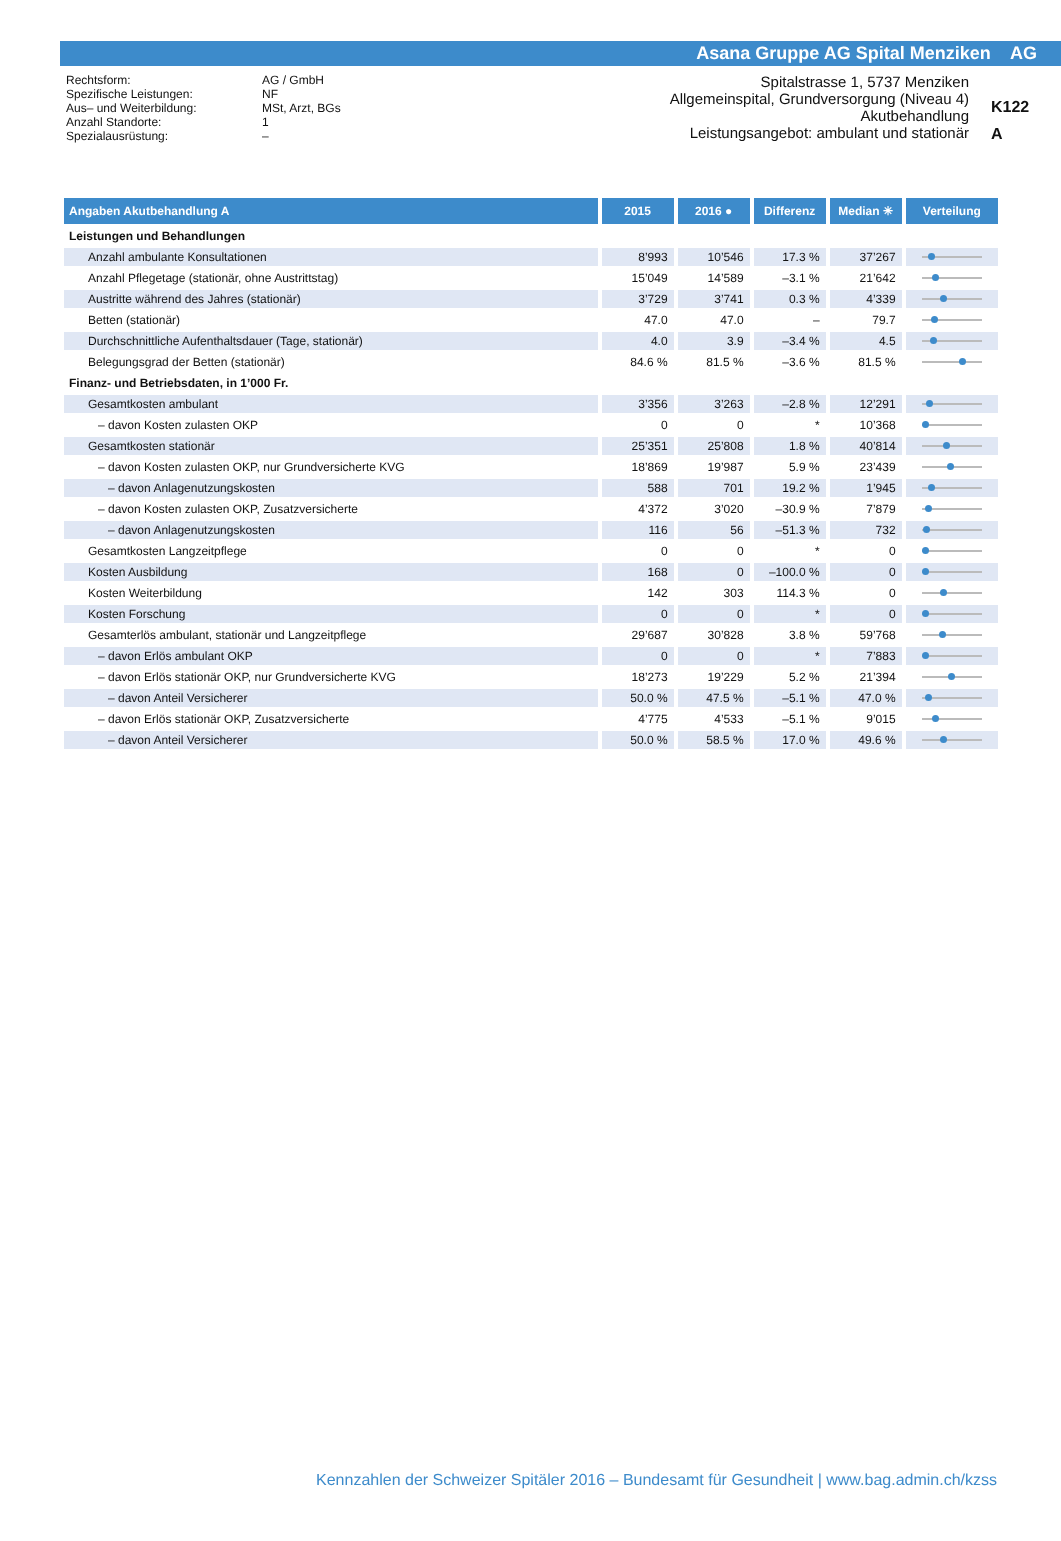Asana Gruppe AG Spital Menziken AG
Rechtsform:
Spezifische Leistungen:
Aus– und Weiterbildung:
Anzahl Standorte:
Spezialausrüstung:
AG / GmbH
NF
MSt, Arzt, BGs
1
–
Spitalstrasse 1, 5737 Menziken
Allgemeinspital, Grundversorgung (Niveau 4)
Akutbehandlung
Leistungsangebot: ambulant und stationär
K122
A
| Angaben Akutbehandlung A | 2015 | 2016 ● | Differenz | Median ✳ | Verteilung |
| --- | --- | --- | --- | --- | --- |
| Leistungen und Behandlungen | | | | | |
| Anzahl ambulante Konsultationen | 8’993 | 10’546 | 17.3 % | 37’267 | |
| Anzahl Pflegetage (stationär, ohne Austrittstag) | 15’049 | 14’589 | –3.1 % | 21’642 | |
| Austritte während des Jahres (stationär) | 3’729 | 3’741 | 0.3 % | 4’339 | |
| Betten (stationär) | 47.0 | 47.0 | – | 79.7 | |
| Durchschnittliche Aufenthaltsdauer (Tage, stationär) | 4.0 | 3.9 | –3.4 % | 4.5 | |
| Belegungsgrad der Betten (stationär) | 84.6 % | 81.5 % | –3.6 % | 81.5 % | |
| Finanz- und Betriebsdaten, in 1’000 Fr. | | | | | |
| Gesamtkosten ambulant | 3’356 | 3’263 | –2.8 % | 12’291 | |
| – davon Kosten zulasten OKP | 0 | 0 | * | 10’368 | |
| Gesamtkosten stationär | 25’351 | 25’808 | 1.8 % | 40’814 | |
| – davon Kosten zulasten OKP, nur Grundversicherte KVG | 18’869 | 19’987 | 5.9 % | 23’439 | |
| – davon Anlagenutzungskosten | 588 | 701 | 19.2 % | 1’945 | |
| – davon Kosten zulasten OKP, Zusatzversicherte | 4’372 | 3’020 | –30.9 % | 7’879 | |
| – davon Anlagenutzungskosten | 116 | 56 | –51.3 % | 732 | |
| Gesamtkosten Langzeitpflege | 0 | 0 | * | 0 | |
| Kosten Ausbildung | 168 | 0 | –100.0 % | 0 | |
| Kosten Weiterbildung | 142 | 303 | 114.3 % | 0 | |
| Kosten Forschung | 0 | 0 | * | 0 | |
| Gesamterlös ambulant, stationär und Langzeitpflege | 29’687 | 30’828 | 3.8 % | 59’768 | |
| – davon Erlös ambulant OKP | 0 | 0 | * | 7’883 | |
| – davon Erlös stationär OKP, nur Grundversicherte KVG | 18’273 | 19’229 | 5.2 % | 21’394 | |
| – davon Anteil Versicherer | 50.0 % | 47.5 % | –5.1 % | 47.0 % | |
| – davon Erlös stationär OKP, Zusatzversicherte | 4’775 | 4’533 | –5.1 % | 9’015 | |
| – davon Anteil Versicherer | 50.0 % | 58.5 % | 17.0 % | 49.6 % | |
Kennzahlen der Schweizer Spitäler 2016 – Bundesamt für Gesundheit | www.bag.admin.ch/kzss